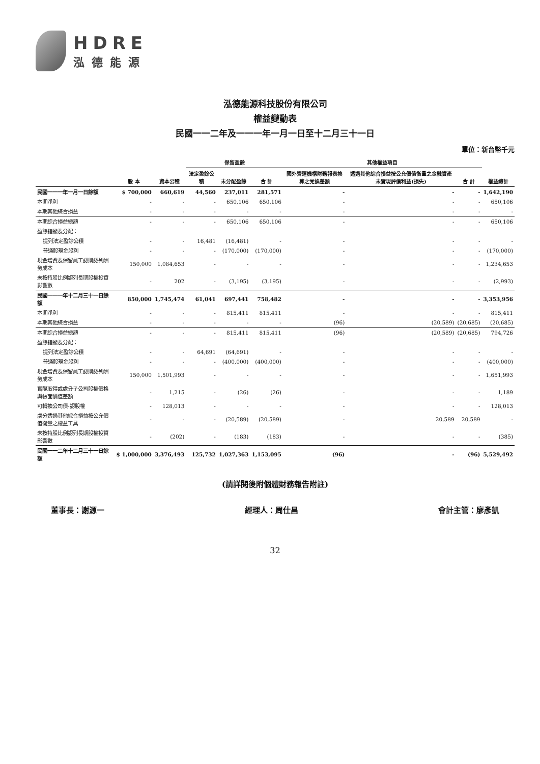HDRE
泓德能源
泓德能源科技股份有限公司
權益變動表
民國一一二年及一一一年一月一日至十二月三十一日
單位：新台幣千元
| | 股 本 | 資本公積 | 保留盈餘 | | | 其他權益項目 | | | 權益總計 |
| --- | --- | --- | --- | --- | --- | --- | --- | --- | --- |
| | | | 法定盈餘公積 | 未分配盈餘 | 合 計 | 國外營運機構財務報表換算之兌換差額 | 透過其他綜合損益按公允價值衡量之金融資產未實現評價利益(損失) | 合 計 | |
| 民國一一一年一月一日餘額 | $ 700,000 | 660,619 | 44,560 | 237,011 | 281,571 | - | - | - | 1,642,190 |
| 本期淨利 | - | - | - | 650,106 | 650,106 | - | - | - | 650,106 |
| 本期其他綜合損益 | - | - | - | - | - | - | - | - | - |
| 本期綜合損益總額 | - | - | - | 650,106 | 650,106 | - | - | - | 650,106 |
| 盈餘指撥及分配： | | | | | | | | | |
| 提列法定盈餘公積 | - | - | 16,481 | (16,481) | - | - | - | - | - |
| 普通股現金股利 | - | - | - | (170,000) | (170,000) | - | - | - | (170,000) |
| 現金增資及保留員工認購認列酬勞成本 | 150,000 | 1,084,653 | - | - | - | - | - | - | 1,234,653 |
| 未按持股比例認列長期股權投資影響數 | - | 202 | - | (3,195) | (3,195) | - | - | - | (2,993) |
| 民國一一一年十二月三十一日餘額 | 850,000 | 1,745,474 | 61,041 | 697,441 | 758,482 | - | - | - | 3,353,956 |
| 本期淨利 | - | - | - | 815,411 | 815,411 | - | - | - | 815,411 |
| 本期其他綜合損益 | - | - | - | - | - | (96) | (20,589) | (20,685) | (20,685) |
| 本期綜合損益總額 | - | - | - | 815,411 | 815,411 | (96) | (20,589) | (20,685) | 794,726 |
| 盈餘指撥及分配： | | | | | | | | | |
| 提列法定盈餘公積 | - | - | 64,691 | (64,691) | - | - | - | - | - |
| 普通股現金股利 | - | - | - | (400,000) | (400,000) | - | - | - | (400,000) |
| 現金增資及保留員工認購認列酬勞成本 | 150,000 | 1,501,993 | - | - | - | - | - | - | 1,651,993 |
| 實際取得或處分子公司股權價格與帳面價值差額 | - | 1,215 | - | (26) | (26) | - | - | - | 1,189 |
| 可轉換公司債-認股權 | - | 128,013 | - | - | - | - | - | - | 128,013 |
| 處分透過其他綜合損益按公允價值衡量之權益工具 | - | - | - | (20,589) | (20,589) | - | 20,589 | 20,589 | - |
| 未按持股比例認列長期股權投資影響數 | - | (202) | - | (183) | (183) | - | - | - | (385) |
| 民國一一二年十二月三十一日餘額 | $ 1,000,000 | 3,376,493 | 125,732 | 1,027,363 | 1,153,095 | (96) | - | (96) | 5,529,492 |
(請詳閱後附個體財務報告附註)
董事長：謝源一 經理人：周仕昌 會計主管：廖彥凱
32